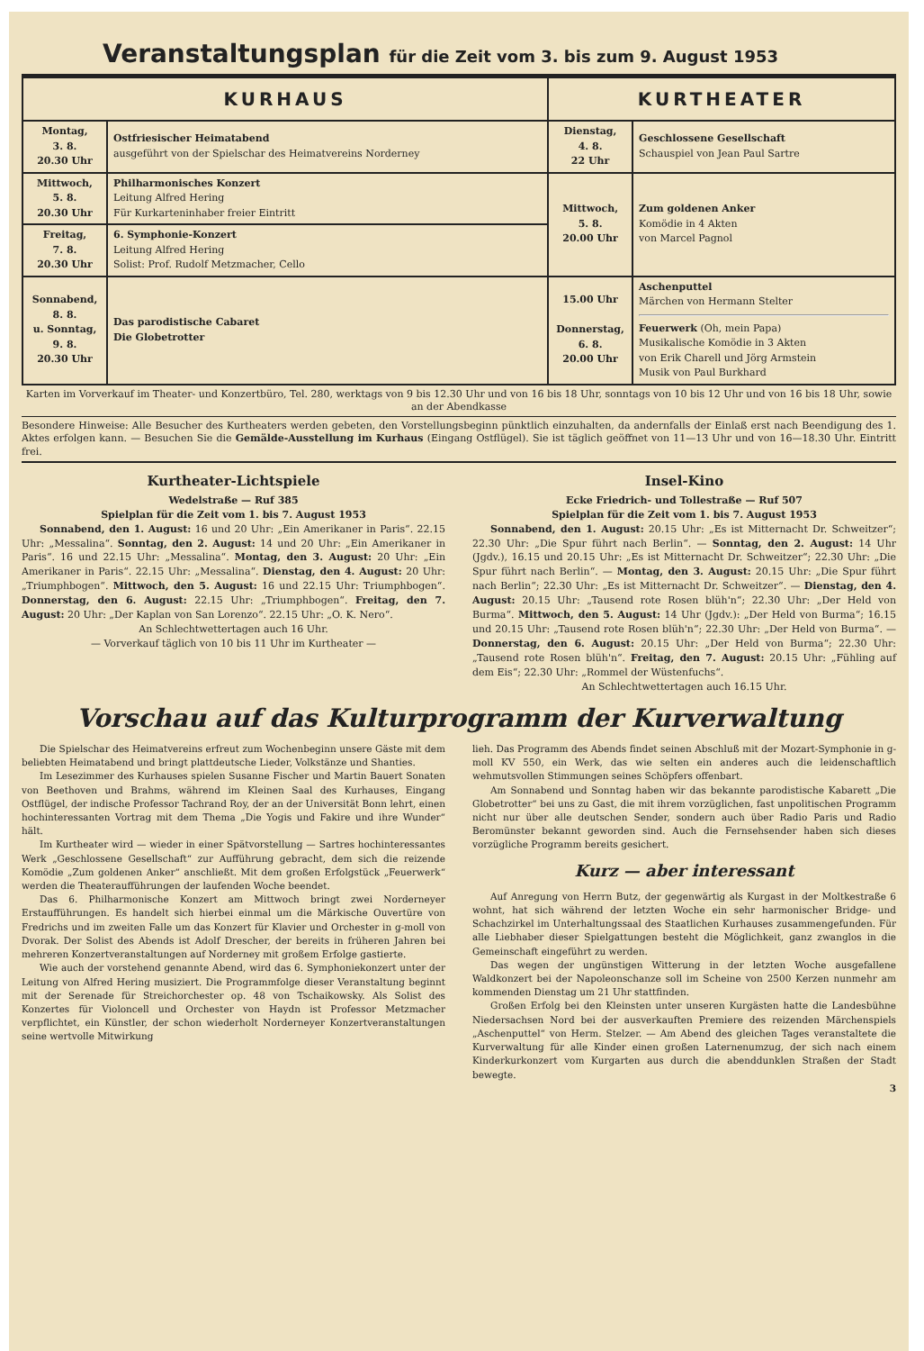Veranstaltungsplan für die Zeit vom 3. bis zum 9. August 1953
| KURHAUS | | KURTHEATER | |
| --- | --- | --- | --- |
| Montag, 3. 8. 20.30 Uhr | Ostfriesischer Heimatabend ausgeführt von der Spielschar des Heimatvereins Norderney | Dienstag, 4. 8. 22 Uhr | Geschlossene Gesellschaft Schauspiel von Jean Paul Sartre |
| Mittwoch, 5. 8. 20.30 Uhr | Philharmonisches Konzert Leitung Alfred Hering Für Kurkarteninhaber freier Eintritt | Mittwoch, 5. 8. 20.00 Uhr | Zum goldenen Anker Komödie in 4 Akten von Marcel Pagnol |
| Freitag, 7. 8. 20.30 Uhr | 6. Symphonie-Konzert Leitung Alfred Hering Solist: Prof. Rudolf Metzmacher, Cello | | |
| Sonnabend, 8. 8. u. Sonntag, 9. 8. 20.30 Uhr | Das parodistische Cabaret Die Globetrotter | 15.00 Uhr Donnerstag, 6. 8. 20.00 Uhr | Aschenputtel Märchen von Hermann Stelter Feuerwerk (Oh, mein Papa) Musikalische Komödie in 3 Akten von Erik Charell und Jörg Armstein Musik von Paul Burkhard |
Karten im Vorverkauf im Theater- und Konzertbüro, Tel. 280, werktags von 9 bis 12.30 Uhr und von 16 bis 18 Uhr, sonntags von 10 bis 12 Uhr und von 16 bis 18 Uhr, sowie an der Abendkasse
Besondere Hinweise: Alle Besucher des Kurtheaters werden gebeten, den Vorstellungsbeginn pünktlich einzuhalten, da andernfalls der Einlaß erst nach Beendigung des 1. Aktes erfolgen kann. — Besuchen Sie die Gemälde-Ausstellung im Kurhaus (Eingang Ostflügel). Sie ist täglich geöffnet von 11—13 Uhr und von 16—18.30 Uhr. Eintritt frei.
Kurtheater-Lichtspiele
Wedelstraße — Ruf 385
Spielplan für die Zeit vom 1. bis 7. August 1953
Sonnabend, den 1. August: 16 und 20 Uhr: „Ein Amerikaner in Paris“. 22.15 Uhr: „Messalina“. Sonntag, den 2. August: 14 und 20 Uhr: „Ein Amerikaner in Paris“. 16 und 22.15 Uhr: „Messalina“. Montag, den 3. August: 20 Uhr: „Ein Amerikaner in Paris“. 22.15 Uhr: „Messalina“. Dienstag, den 4. August: 20 Uhr: „Triumphbogen“. Mittwoch, den 5. August: 16 und 22.15 Uhr: Triumphbogen“. Donnerstag, den 6. August: 22.15 Uhr: „Triumphbogen“. Freitag, den 7. August: 20 Uhr: „Der Kaplan von San Lorenzo“. 22.15 Uhr: „O. K. Nero“.
An Schlechtwettertagen auch 16 Uhr.
— Vorverkauf täglich von 10 bis 11 Uhr im Kurtheater —
Insel-Kino
Ecke Friedrich- und Tollestraße — Ruf 507
Spielplan für die Zeit vom 1. bis 7. August 1953
Sonnabend, den 1. August: 20.15 Uhr: „Es ist Mitternacht Dr. Schweitzer“; 22.30 Uhr: „Die Spur führt nach Berlin“. — Sonntag, den 2. August: 14 Uhr (Jgdv.), 16.15 und 20.15 Uhr: „Es ist Mitternacht Dr. Schweitzer“; 22.30 Uhr: „Die Spur führt nach Berlin“. — Montag, den 3. August: 20.15 Uhr: „Die Spur führt nach Berlin“; 22.30 Uhr: „Es ist Mitternacht Dr. Schweitzer“. — Dienstag, den 4. August: 20.15 Uhr: „Tausend rote Rosen blüh'n“; 22.30 Uhr: „Der Held von Burma“. Mittwoch, den 5. August: 14 Uhr (Jgdv.): „Der Held von Burma“; 16.15 und 20.15 Uhr: „Tausend rote Rosen blüh'n“; 22.30 Uhr: „Der Held von Burma“. — Donnerstag, den 6. August: 20.15 Uhr: „Der Held von Burma“; 22.30 Uhr: „Tausend rote Rosen blüh'n“. Freitag, den 7. August: 20.15 Uhr: „Fühling auf dem Eis“; 22.30 Uhr: „Rommel der Wüstenfuchs“.
An Schlechtwettertagen auch 16.15 Uhr.
Vorschau auf das Kulturprogramm der Kurverwaltung
Die Spielschar des Heimatvereins erfreut zum Wochenbeginn unsere Gäste mit dem beliebten Heimatabend und bringt plattdeutsche Lieder, Volkstänze und Shanties.
Im Lesezimmer des Kurhauses spielen Susanne Fischer und Martin Bauert Sonaten von Beethoven und Brahms, während im Kleinen Saal des Kurhauses, Eingang Ostflügel, der indische Professor Tachrand Roy, der an der Universität Bonn lehrt, einen hochinteressanten Vortrag mit dem Thema „Die Yogis und Fakire und ihre Wunder“ hält.
Im Kurtheater wird — wieder in einer Spätvorstellung — Sartres hochinteressantes Werk „Geschlossene Gesellschaft“ zur Aufführung gebracht, dem sich die reizende Komödie „Zum goldenen Anker“ anschließt. Mit dem großen Erfolgstück „Feuerwerk“ werden die Theateraufführungen der laufenden Woche beendet.
Das 6. Philharmonische Konzert am Mittwoch bringt zwei Norderneyer Erstaufführungen. Es handelt sich hierbei einmal um die Märkische Ouvertüre von Fredrichs und im zweiten Falle um das Konzert für Klavier und Orchester in g-moll von Dvorak. Der Solist des Abends ist Adolf Drescher, der bereits in früheren Jahren bei mehreren Konzertveranstaltungen auf Norderney mit großem Erfolge gastierte.
Wie auch der vorstehend genannte Abend, wird das 6. Symphoniekonzert unter der Leitung von Alfred Hering musiziert. Die Programmfolge dieser Veranstaltung beginnt mit der Serenade für Streichorchester op. 48 von Tschaikowsky. Als Solist des Konzertes für Violoncell und Orchester von Haydn ist Professor Metzmacher verpflichtet, ein Künstler, der schon wiederholt Norderneyer Konzertveranstaltungen seine wertvolle Mitwirkung
lieh. Das Programm des Abends findet seinen Abschluß mit der Mozart-Symphonie in g-moll KV 550, ein Werk, das wie selten ein anderes auch die leidenschaftlich wehmutsvollen Stimmungen seines Schöpfers offenbart.
Am Sonnabend und Sonntag haben wir das bekannte parodistische Kabarett „Die Globetrotter“ bei uns zu Gast, die mit ihrem vorzüglichen, fast unpolitischen Programm nicht nur über alle deutschen Sender, sondern auch über Radio Paris und Radio Beromünster bekannt geworden sind. Auch die Fernsehsender haben sich dieses vorzügliche Programm bereits gesichert.
Kurz — aber interessant
Auf Anregung von Herrn Butz, der gegenwärtig als Kurgast in der Moltkestraße 6 wohnt, hat sich während der letzten Woche ein sehr harmonischer Bridge- und Schachzirkel im Unterhaltungssaal des Staatlichen Kurhauses zusammengefunden. Für alle Liebhaber dieser Spielgattungen besteht die Möglichkeit, ganz zwanglos in die Gemeinschaft eingeführt zu werden.
Das wegen der ungünstigen Witterung in der letzten Woche ausgefallene Waldkonzert bei der Napoleonschanze soll im Scheine von 2500 Kerzen nunmehr am kommenden Dienstag um 21 Uhr stattfinden.
Großen Erfolg bei den Kleinsten unter unseren Kurgästen hatte die Landesbühne Niedersachsen Nord bei der ausverkauften Premiere des reizenden Märchenspiels „Aschenputtel“ von Herm. Stelzer. — Am Abend des gleichen Tages veranstaltete die Kurverwaltung für alle Kinder einen großen Laternenumzug, der sich nach einem Kinderkurkonzert vom Kurgarten aus durch die abenddunklen Straßen der Stadt bewegte.
3